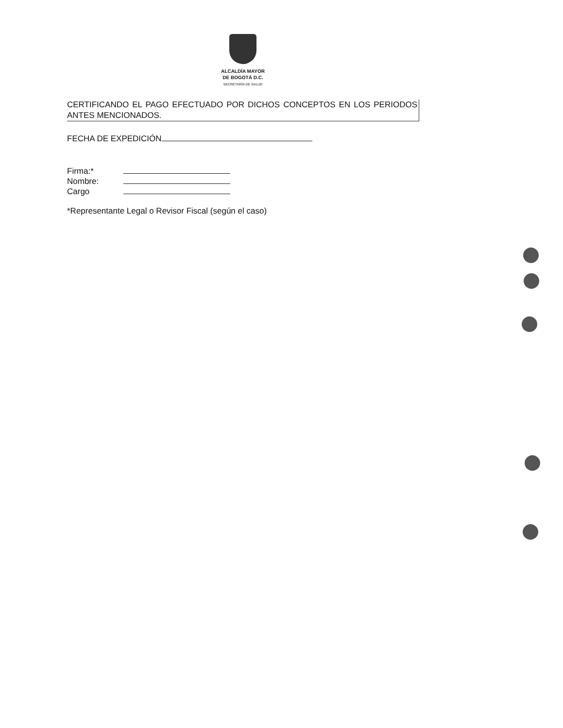ALCALDÍA MAYOR
DE BOGOTÁ D.C.
SECRETARÍA DE SALUD
CERTIFICANDO EL PAGO EFECTUADO POR DICHOS CONCEPTOS EN LOS PERIODOS ANTES MENCIONADOS.
FECHA DE EXPEDICIÓN
| Firma:* | |
| Nombre: | |
| Cargo | |
*Representante Legal o Revisor Fiscal (según el caso)